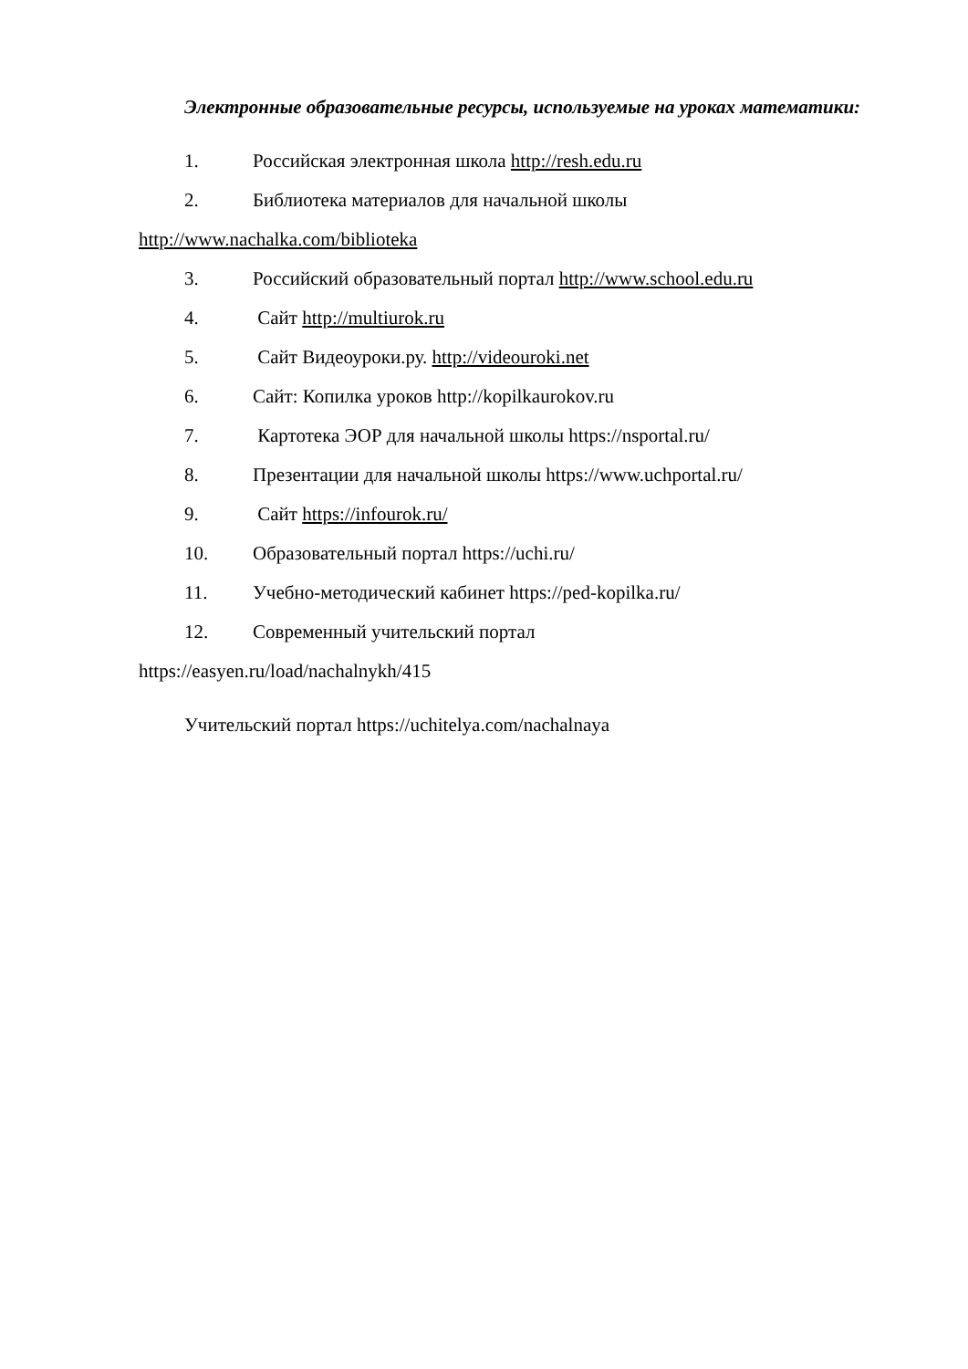Электронные образовательные ресурсы, используемые на уроках математики:
1. Российская электронная школа http://resh.edu.ru
2. Библиотека материалов для начальной школы
http://www.nachalka.com/biblioteka
3. Российский образовательный портал http://www.school.edu.ru
4. Сайт http://multiurok.ru
5. Сайт Видеоуроки.ру. http://videouroki.net
6. Сайт: Копилка уроков http://kopilkaurokov.ru
7. Картотека ЭОР для начальной школы https://nsportal.ru/
8. Презентации для начальной школы https://www.uchportal.ru/
9. Сайт https://infourok.ru/
10. Образовательный портал https://uchi.ru/
11. Учебно-методический кабинет https://ped-kopilka.ru/
12. Современный учительский портал
https://easyen.ru/load/nachalnykh/415
Учительский портал https://uchitelya.com/nachalnaya